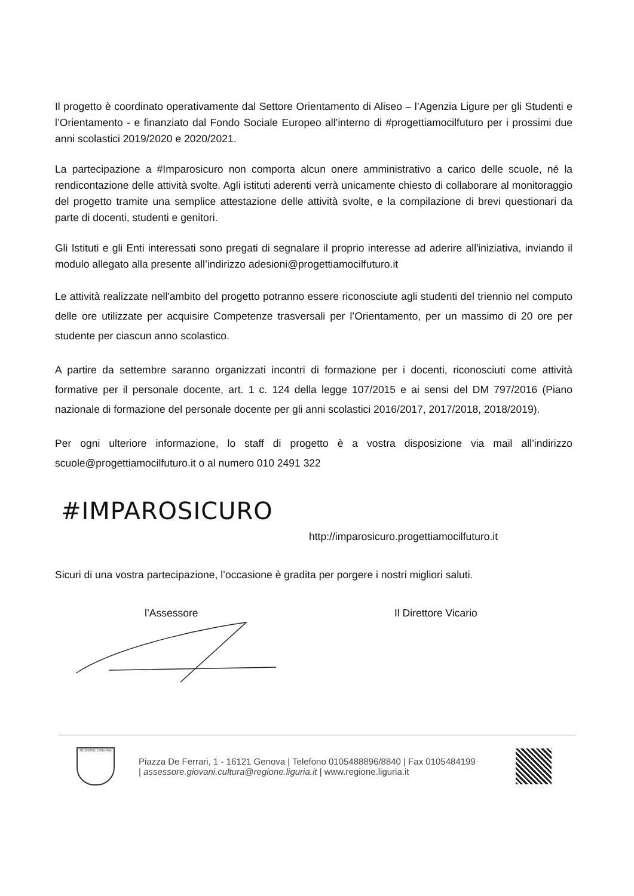Il progetto è coordinato operativamente dal Settore Orientamento di Aliseo – l’Agenzia Ligure per gli Studenti e l’Orientamento - e finanziato dal Fondo Sociale Europeo all’interno di #progettiamocilfuturo per i prossimi due anni scolastici 2019/2020 e 2020/2021.
La partecipazione a #Imparosicuro non comporta alcun onere amministrativo a carico delle scuole, né la rendicontazione delle attività svolte. Agli istituti aderenti verrà unicamente chiesto di collaborare al monitoraggio del progetto tramite una semplice attestazione delle attività svolte, e la compilazione di brevi questionari da parte di docenti, studenti e genitori.
Gli Istituti e gli Enti interessati sono pregati di segnalare il proprio interesse ad aderire all'iniziativa, inviando il modulo allegato alla presente all’indirizzo adesioni@progettiamocilfuturo.it
Le attività realizzate nell'ambito del progetto potranno essere riconosciute agli studenti del triennio nel computo delle ore utilizzate per acquisire Competenze trasversali per l’Orientamento, per un massimo di 20 ore per studente per ciascun anno scolastico.
A partire da settembre saranno organizzati incontri di formazione per i docenti, riconosciuti come attività formative per il personale docente, art. 1 c. 124 della legge 107/2015 e ai sensi del DM 797/2016 (Piano nazionale di formazione del personale docente per gli anni scolastici 2016/2017, 2017/2018, 2018/2019).
Per ogni ulteriore informazione, lo staff di progetto è a vostra disposizione via mail all’indirizzo scuole@progettiamocilfuturo.it o al numero 010 2491 322
#IMPAROSICURO
http://imparosicuro.progettiamocilfuturo.it
Sicuri di una vostra partecipazione, l’occasione è gradita per porgere i nostri migliori saluti.
l’Assessore Il Direttore Vicario
REGIONE LIGURIA
Piazza De Ferrari, 1 - 16121 Genova | Telefono 0105488896/8840 | Fax 0105484199
| assessore.giovani.cultura@regione.liguria.it | www.regione.liguria.it